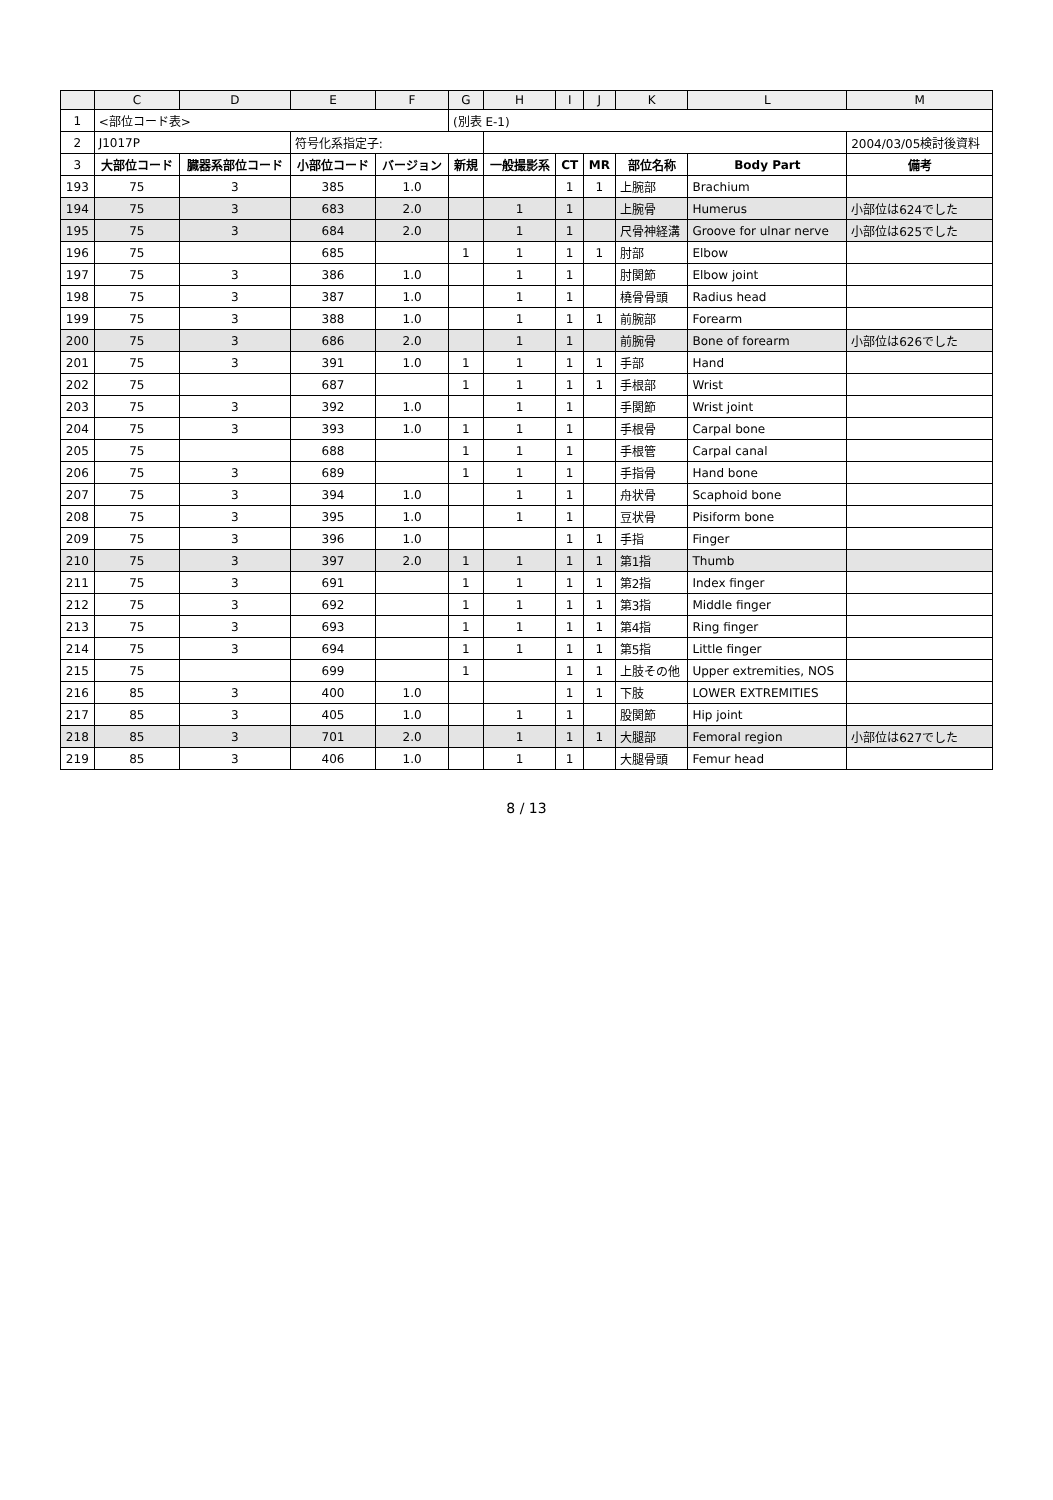| | C | D | E | F | G | H | I | J | K | L | M |
| --- | --- | --- | --- | --- | --- | --- | --- | --- | --- | --- | --- |
| 1 | <部位コード表> | | | | (別表 E-1) | | | | | | |
| 2 | J1017P | | 符号化系指定子: | | | | | | | | 2004/03/05検討後資料 |
| 3 | 大部位コード | 臓器系部位コード | 小部位コード | バージョン | 新規 | 一般撮影系 | CT | MR | 部位名称 | Body Part | 備考 |
| 193 | 75 | 3 | 385 | 1.0 | | | 1 | 1 | 上腕部 | Brachium | |
| 194 | 75 | 3 | 683 | 2.0 | | 1 | 1 | | 上腕骨 | Humerus | 小部位は624でした |
| 195 | 75 | 3 | 684 | 2.0 | | 1 | 1 | | 尺骨神経溝 | Groove for ulnar nerve | 小部位は625でした |
| 196 | 75 | | 685 | | 1 | 1 | 1 | 1 | 肘部 | Elbow | |
| 197 | 75 | 3 | 386 | 1.0 | | 1 | 1 | | 肘関節 | Elbow joint | |
| 198 | 75 | 3 | 387 | 1.0 | | 1 | 1 | | 橈骨骨頭 | Radius head | |
| 199 | 75 | 3 | 388 | 1.0 | | 1 | 1 | 1 | 前腕部 | Forearm | |
| 200 | 75 | 3 | 686 | 2.0 | | 1 | 1 | | 前腕骨 | Bone of forearm | 小部位は626でした |
| 201 | 75 | 3 | 391 | 1.0 | 1 | 1 | 1 | 1 | 手部 | Hand | |
| 202 | 75 | | 687 | | 1 | 1 | 1 | 1 | 手根部 | Wrist | |
| 203 | 75 | 3 | 392 | 1.0 | | 1 | 1 | | 手関節 | Wrist joint | |
| 204 | 75 | 3 | 393 | 1.0 | 1 | 1 | 1 | | 手根骨 | Carpal bone | |
| 205 | 75 | | 688 | | 1 | 1 | 1 | | 手根管 | Carpal canal | |
| 206 | 75 | 3 | 689 | | 1 | 1 | 1 | | 手指骨 | Hand bone | |
| 207 | 75 | 3 | 394 | 1.0 | | 1 | 1 | | 舟状骨 | Scaphoid bone | |
| 208 | 75 | 3 | 395 | 1.0 | | 1 | 1 | | 豆状骨 | Pisiform bone | |
| 209 | 75 | 3 | 396 | 1.0 | | | 1 | 1 | 手指 | Finger | |
| 210 | 75 | 3 | 397 | 2.0 | 1 | 1 | 1 | 1 | 第1指 | Thumb | |
| 211 | 75 | 3 | 691 | | 1 | 1 | 1 | 1 | 第2指 | Index finger | |
| 212 | 75 | 3 | 692 | | 1 | 1 | 1 | 1 | 第3指 | Middle finger | |
| 213 | 75 | 3 | 693 | | 1 | 1 | 1 | 1 | 第4指 | Ring finger | |
| 214 | 75 | 3 | 694 | | 1 | 1 | 1 | 1 | 第5指 | Little finger | |
| 215 | 75 | | 699 | | 1 | | 1 | 1 | 上肢その他 | Upper extremities, NOS | |
| 216 | 85 | 3 | 400 | 1.0 | | | 1 | 1 | 下肢 | LOWER EXTREMITIES | |
| 217 | 85 | 3 | 405 | 1.0 | | 1 | 1 | | 股関節 | Hip joint | |
| 218 | 85 | 3 | 701 | 2.0 | | 1 | 1 | 1 | 大腿部 | Femoral region | 小部位は627でした |
| 219 | 85 | 3 | 406 | 1.0 | | 1 | 1 | | 大腿骨頭 | Femur head | |
8 / 13